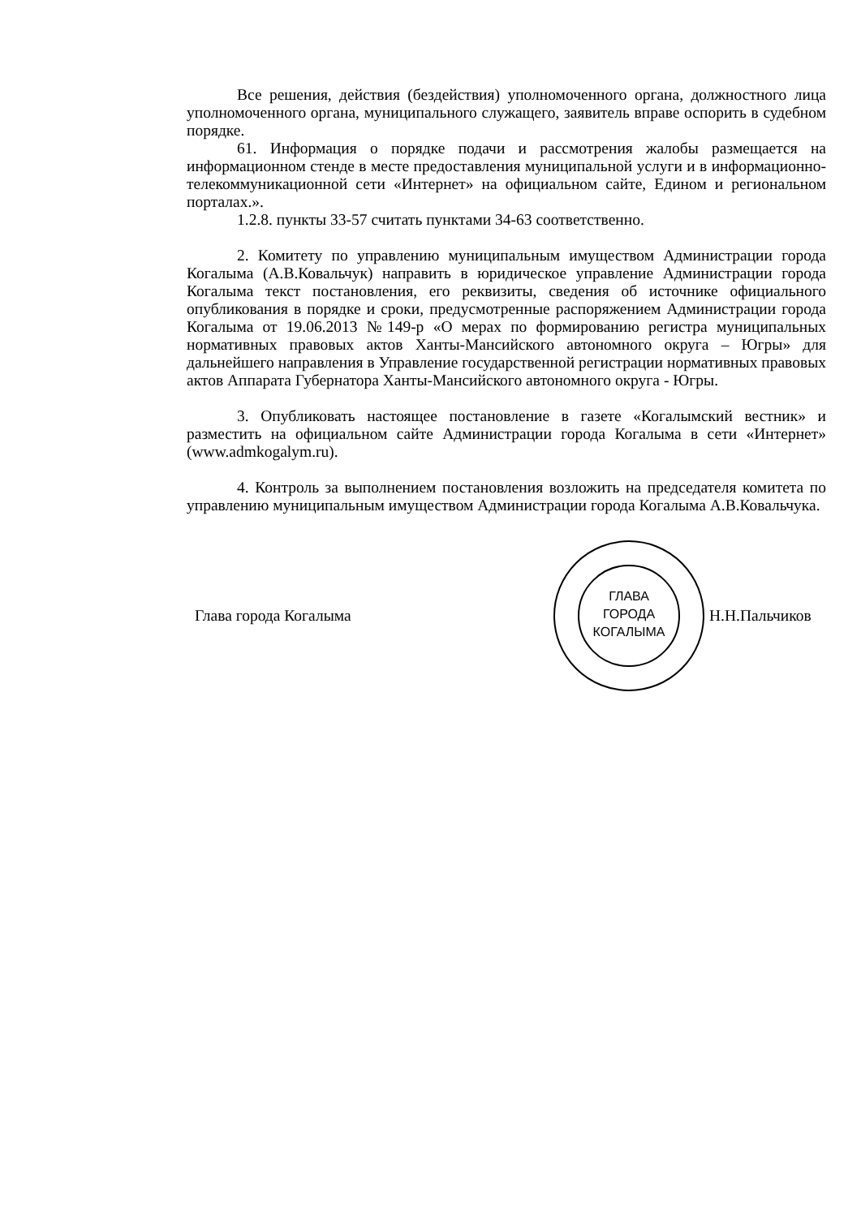Все решения, действия (бездействия) уполномоченного органа, должностного лица уполномоченного органа, муниципального служащего, заявитель вправе оспорить в судебном порядке.
61. Информация о порядке подачи и рассмотрения жалобы размещается на информационном стенде в месте предоставления муниципальной услуги и в информационно-телекоммуникационной сети «Интернет» на официальном сайте, Едином и региональном порталах.».
1.2.8. пункты 33-57 считать пунктами 34-63 соответственно.
2. Комитету по управлению муниципальным имуществом Администрации города Когалыма (А.В.Ковальчук) направить в юридическое управление Администрации города Когалыма текст постановления, его реквизиты, сведения об источнике официального опубликования в порядке и сроки, предусмотренные распоряжением Администрации города Когалыма от 19.06.2013 №149-р «О мерах по формированию регистра муниципальных нормативных правовых актов Ханты-Мансийского автономного округа – Югры» для дальнейшего направления в Управление государственной регистрации нормативных правовых актов Аппарата Губернатора Ханты-Мансийского автономного округа - Югры.
3. Опубликовать настоящее постановление в газете «Когалымский вестник» и разместить на официальном сайте Администрации города Когалыма в сети «Интернет» (www.admkogalym.ru).
4. Контроль за выполнением постановления возложить на председателя комитета по управлению муниципальным имуществом Администрации города Когалыма А.В.Ковальчука.
Глава города Когалыма
ГЛАВА
ГОРОДА
КОГАЛЫМА
Н.Н.Пальчиков